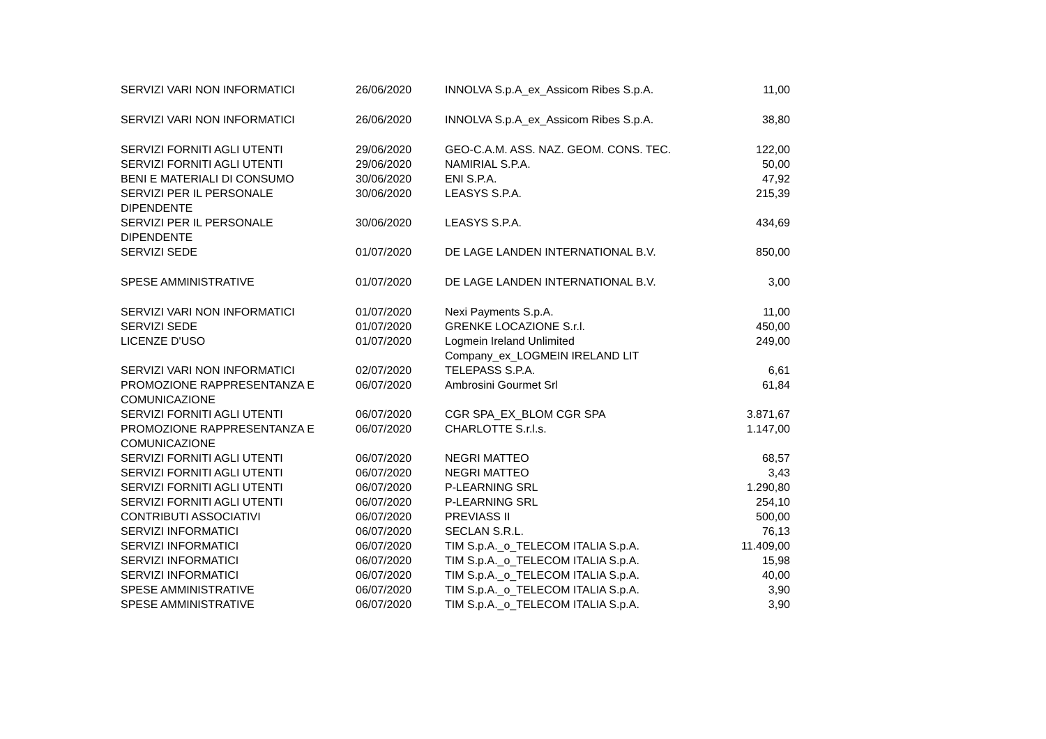| SERVIZI VARI NON INFORMATICI | 26/06/2020 | INNOLVA S.p.A_ex_Assicom Ribes S.p.A. | 11,00 |
| SERVIZI VARI NON INFORMATICI | 26/06/2020 | INNOLVA S.p.A_ex_Assicom Ribes S.p.A. | 38,80 |
| SERVIZI FORNITI AGLI UTENTI | 29/06/2020 | GEO-C.A.M. ASS. NAZ. GEOM. CONS. TEC. | 122,00 |
| SERVIZI FORNITI AGLI UTENTI | 29/06/2020 | NAMIRIAL S.P.A. | 50,00 |
| BENI E MATERIALI DI CONSUMO | 30/06/2020 | ENI S.P.A. | 47,92 |
| SERVIZI PER IL PERSONALE DIPENDENTE | 30/06/2020 | LEASYS S.P.A. | 215,39 |
| SERVIZI PER IL PERSONALE DIPENDENTE | 30/06/2020 | LEASYS S.P.A. | 434,69 |
| SERVIZI SEDE | 01/07/2020 | DE LAGE LANDEN INTERNATIONAL B.V. | 850,00 |
| SPESE AMMINISTRATIVE | 01/07/2020 | DE LAGE LANDEN INTERNATIONAL B.V. | 3,00 |
| SERVIZI VARI NON INFORMATICI | 01/07/2020 | Nexi Payments S.p.A. | 11,00 |
| SERVIZI SEDE | 01/07/2020 | GRENKE LOCAZIONE S.r.l. | 450,00 |
| LICENZE D'USO | 01/07/2020 | Logmein Ireland Unlimited Company_ex_LOGMEIN IRELAND LIT | 249,00 |
| SERVIZI VARI NON INFORMATICI | 02/07/2020 | TELEPASS S.P.A. | 6,61 |
| PROMOZIONE RAPPRESENTANZA E COMUNICAZIONE | 06/07/2020 | Ambrosini Gourmet Srl | 61,84 |
| SERVIZI FORNITI AGLI UTENTI | 06/07/2020 | CGR SPA_EX_BLOM CGR SPA | 3.871,67 |
| PROMOZIONE RAPPRESENTANZA E COMUNICAZIONE | 06/07/2020 | CHARLOTTE S.r.l.s. | 1.147,00 |
| SERVIZI FORNITI AGLI UTENTI | 06/07/2020 | NEGRI MATTEO | 68,57 |
| SERVIZI FORNITI AGLI UTENTI | 06/07/2020 | NEGRI MATTEO | 3,43 |
| SERVIZI FORNITI AGLI UTENTI | 06/07/2020 | P-LEARNING SRL | 1.290,80 |
| SERVIZI FORNITI AGLI UTENTI | 06/07/2020 | P-LEARNING SRL | 254,10 |
| CONTRIBUTI ASSOCIATIVI | 06/07/2020 | PREVIASS II | 500,00 |
| SERVIZI INFORMATICI | 06/07/2020 | SECLAN S.R.L. | 76,13 |
| SERVIZI INFORMATICI | 06/07/2020 | TIM S.p.A._o_TELECOM ITALIA S.p.A. | 11.409,00 |
| SERVIZI INFORMATICI | 06/07/2020 | TIM S.p.A._o_TELECOM ITALIA S.p.A. | 15,98 |
| SERVIZI INFORMATICI | 06/07/2020 | TIM S.p.A._o_TELECOM ITALIA S.p.A. | 40,00 |
| SPESE AMMINISTRATIVE | 06/07/2020 | TIM S.p.A._o_TELECOM ITALIA S.p.A. | 3,90 |
| SPESE AMMINISTRATIVE | 06/07/2020 | TIM S.p.A._o_TELECOM ITALIA S.p.A. | 3,90 |